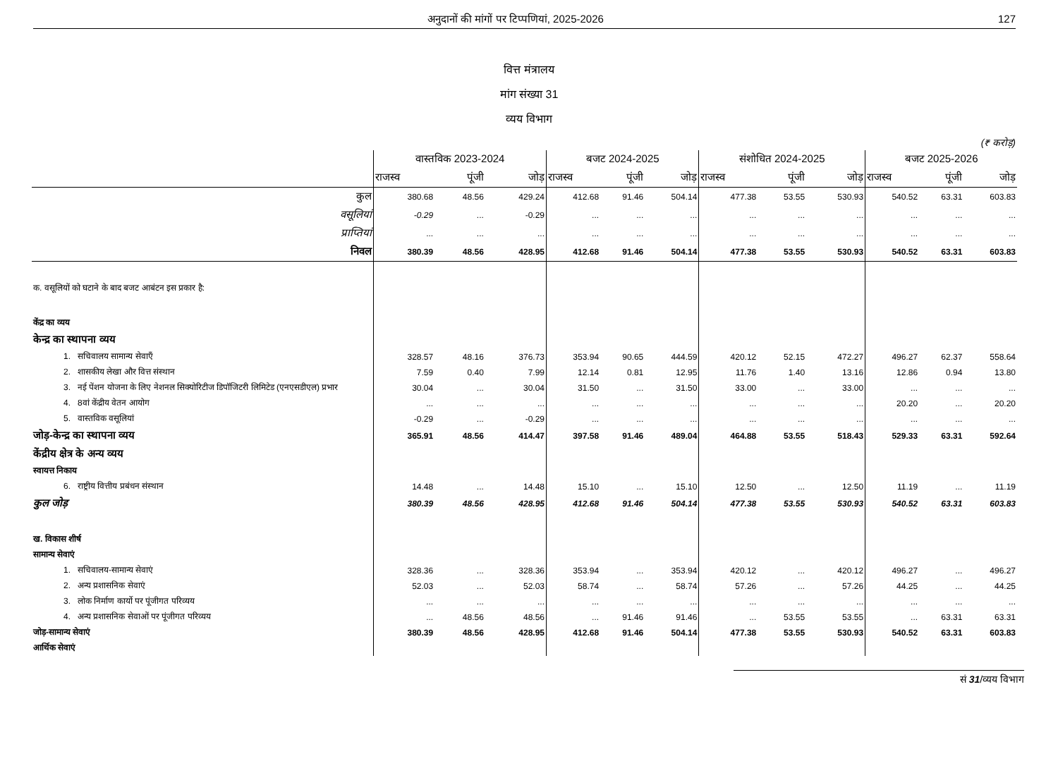अनुदानों की मांगों पर टिप्पणियां, 2025-2026 127
वित्त मंत्रालय
मांग संख्या 31
व्यय विभाग
(₹ करोड़)
| | वास्तविक 2023-2024 | | | बजट 2024-2025 | | | संशोधित 2024-2025 | | | बजट 2025-2026 | | |
| --- | --- | --- | --- | --- | --- | --- | --- | --- | --- | --- | --- | --- |
| | राजस्व | पूंजी | जोड़ | राजस्व | पूंजी | जोड़ | राजस्व | पूंजी | जोड़ | राजस्व | पूंजी | जोड़ |
| कुल | 380.68 | 48.56 | 429.24 | 412.68 | 91.46 | 504.14 | 477.38 | 53.55 | 530.93 | 540.52 | 63.31 | 603.83 |
| वसूलियां | -0.29 | ... | -0.29 | ... | ... | ... | ... | ... | ... | ... | ... | ... |
| प्राप्तियां | ... | ... | ... | ... | ... | ... | ... | ... | ... | ... | ... | ... |
| निवल | 380.39 | 48.56 | 428.95 | 412.68 | 91.46 | 504.14 | 477.38 | 53.55 | 530.93 | 540.52 | 63.31 | 603.83 |
| क. वसूलियों को घटाने के बाद बजट आबंटन इस प्रकार है: | | | | | | | | | | | | |
| केंद्र का व्यय | | | | | | | | | | | | |
| केन्द्र का स्थापना व्यय | | | | | | | | | | | | |
| 1. सचिवालय सामान्य सेवाएँ | 328.57 | 48.16 | 376.73 | 353.94 | 90.65 | 444.59 | 420.12 | 52.15 | 472.27 | 496.27 | 62.37 | 558.64 |
| 2. शासकीय लेखा और वित्त संस्थान | 7.59 | 0.40 | 7.99 | 12.14 | 0.81 | 12.95 | 11.76 | 1.40 | 13.16 | 12.86 | 0.94 | 13.80 |
| 3. नई पेंशन योजना के लिए नेशनल सिक्योरिटीज डिपॉजिटरी लिमिटेड (एनएसडीएल) प्रभार | 30.04 | ... | 30.04 | 31.50 | ... | 31.50 | 33.00 | ... | 33.00 | ... | ... | ... |
| 4. 8वां केंद्रीय वेतन आयोग | ... | ... | ... | ... | ... | ... | ... | ... | ... | 20.20 | ... | 20.20 |
| 5. वास्तविक वसूलियां | -0.29 | ... | -0.29 | ... | ... | ... | ... | ... | ... | ... | ... | ... |
| जोड़-केन्द्र का स्थापना व्यय | 365.91 | 48.56 | 414.47 | 397.58 | 91.46 | 489.04 | 464.88 | 53.55 | 518.43 | 529.33 | 63.31 | 592.64 |
| केंद्रीय क्षेत्र के अन्य व्यय | | | | | | | | | | | | |
| स्वायत्त निकाय | | | | | | | | | | | | |
| 6. राष्ट्रीय वित्तीय प्रबंधन संस्थान | 14.48 | ... | 14.48 | 15.10 | ... | 15.10 | 12.50 | ... | 12.50 | 11.19 | ... | 11.19 |
| कुल जोड़ | 380.39 | 48.56 | 428.95 | 412.68 | 91.46 | 504.14 | 477.38 | 53.55 | 530.93 | 540.52 | 63.31 | 603.83 |
| ख. विकास शीर्ष | | | | | | | | | | | | |
| सामान्य सेवाएं | | | | | | | | | | | | |
| 1. सचिवालय-सामान्य सेवाएं | 328.36 | ... | 328.36 | 353.94 | ... | 353.94 | 420.12 | ... | 420.12 | 496.27 | ... | 496.27 |
| 2. अन्य प्रशासनिक सेवाएं | 52.03 | ... | 52.03 | 58.74 | ... | 58.74 | 57.26 | ... | 57.26 | 44.25 | ... | 44.25 |
| 3. लोक निर्माण कार्यो पर पूंजीगत परिव्यय | ... | ... | ... | ... | ... | ... | ... | ... | ... | ... | ... | ... |
| 4. अन्य प्रशासनिक सेवाओं पर पूंजीगत परिव्यय | ... | 48.56 | 48.56 | ... | 91.46 | 91.46 | ... | 53.55 | 53.55 | ... | 63.31 | 63.31 |
| जोड़-सामान्य सेवाएं | 380.39 | 48.56 | 428.95 | 412.68 | 91.46 | 504.14 | 477.38 | 53.55 | 530.93 | 540.52 | 63.31 | 603.83 |
| आर्थिक सेवाएं | | | | | | | | | | | | |
सं 31/व्यय विभाग